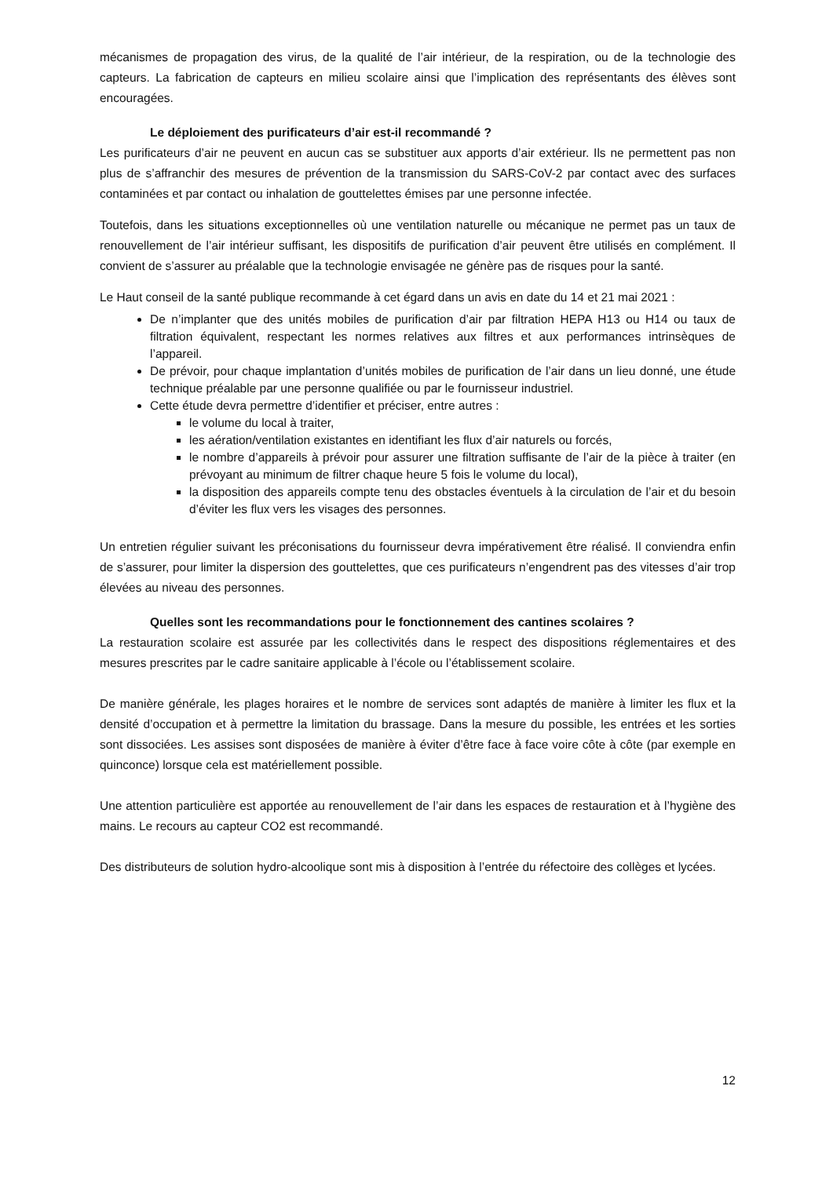mécanismes de propagation des virus, de la qualité de l’air intérieur, de la respiration, ou de la technologie des capteurs. La fabrication de capteurs en milieu scolaire ainsi que l’implication des représentants des élèves sont encouragées.
Le déploiement des purificateurs d’air est-il recommandé ?
Les purificateurs d’air ne peuvent en aucun cas se substituer aux apports d’air extérieur. Ils ne permettent pas non plus de s’affranchir des mesures de prévention de la transmission du SARS-CoV-2 par contact avec des surfaces contaminées et par contact ou inhalation de gouttelettes émises par une personne infectée.
Toutefois, dans les situations exceptionnelles où une ventilation naturelle ou mécanique ne permet pas un taux de renouvellement de l’air intérieur suffisant, les dispositifs de purification d’air peuvent être utilisés en complément. Il convient de s’assurer au préalable que la technologie envisagée ne génère pas de risques pour la santé.
Le Haut conseil de la santé publique recommande à cet égard dans un avis en date du 14 et 21 mai 2021 :
De n’implanter que des unités mobiles de purification d’air par filtration HEPA H13 ou H14 ou taux de filtration équivalent, respectant les normes relatives aux filtres et aux performances intrinsèques de l’appareil.
De prévoir, pour chaque implantation d’unités mobiles de purification de l’air dans un lieu donné, une étude technique préalable par une personne qualifiée ou par le fournisseur industriel.
Cette étude devra permettre d’identifier et préciser, entre autres :
le volume du local à traiter,
les aération/ventilation existantes en identifiant les flux d’air naturels ou forcés,
le nombre d’appareils à prévoir pour assurer une filtration suffisante de l’air de la pièce à traiter (en prévoyant au minimum de filtrer chaque heure 5 fois le volume du local),
la disposition des appareils compte tenu des obstacles éventuels à la circulation de l’air et du besoin d’éviter les flux vers les visages des personnes.
Un entretien régulier suivant les préconisations du fournisseur devra impérativement être réalisé. Il conviendra enfin de s’assurer, pour limiter la dispersion des gouttelettes, que ces purificateurs n’engendrent pas des vitesses d’air trop élevées au niveau des personnes.
Quelles sont les recommandations pour le fonctionnement des cantines scolaires ?
La restauration scolaire est assurée par les collectivités dans le respect des dispositions réglementaires et des mesures prescrites par le cadre sanitaire applicable à l’école ou l’établissement scolaire.
De manière générale, les plages horaires et le nombre de services sont adaptés de manière à limiter les flux et la densité d’occupation et à permettre la limitation du brassage. Dans la mesure du possible, les entrées et les sorties sont dissociées. Les assises sont disposées de manière à éviter d’être face à face voire côte à côte (par exemple en quinconce) lorsque cela est matériellement possible.
Une attention particulière est apportée au renouvellement de l’air dans les espaces de restauration et à l’hygiène des mains. Le recours au capteur CO2 est recommandé.
Des distributeurs de solution hydro-alcoolique sont mis à disposition à l’entrée du réfectoire des collèges et lycées.
12